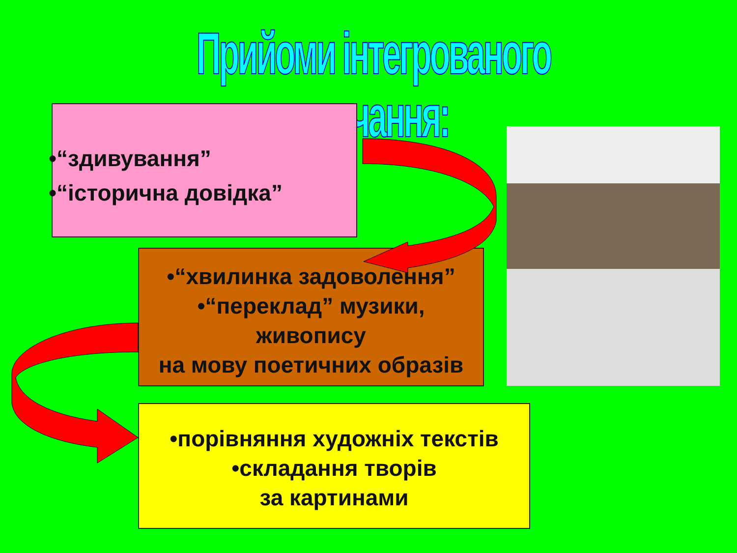Прийоми інтегрованого навчання:
•“здивування”
•“історична довідка”
•“хвилинка задоволення”
•“переклад” музики,
живопису
на мову поетичних образів
•порівняння художніх текстів
•складання творів
за картинами